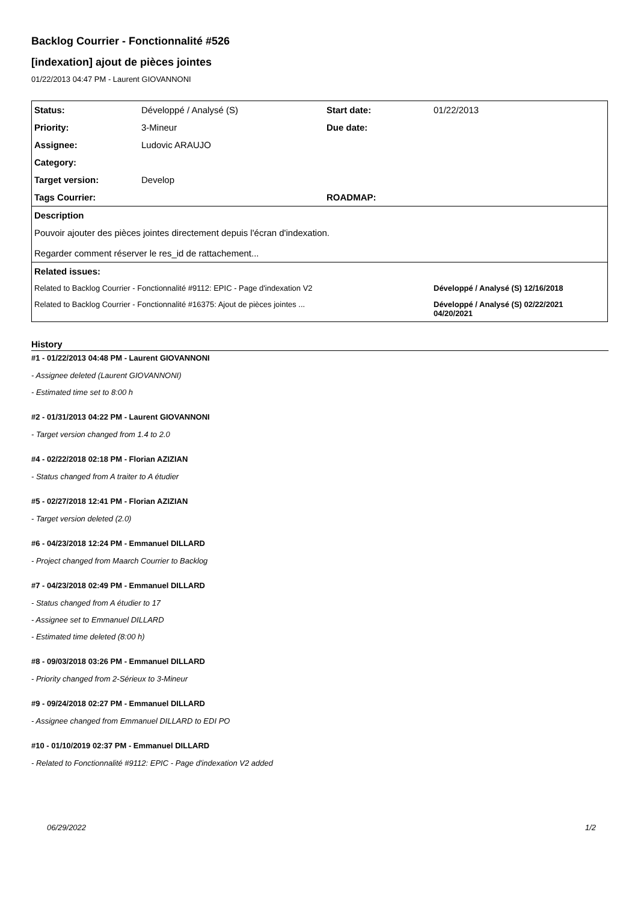Backlog Courrier - Fonctionnalité #526
[indexation] ajout de pièces jointes
01/22/2013 04:47 PM - Laurent GIOVANNONI
| Status: | Développé / Analysé (S) | Start date: | 01/22/2013 |
| Priority: | 3-Mineur | Due date: | |
| Assignee: | Ludovic ARAUJO | | |
| Category: | | | |
| Target version: | Develop | | |
| Tags Courrier: | | ROADMAP: | |
| Description | | | |
| Pouvoir ajouter des pièces jointes directement depuis l'écran d'indexation. Regarder comment réserver le res_id de rattachement... | | | |
| Related issues: | | | |
| Related to Backlog Courrier - Fonctionnalité #9112: EPIC - Page d'indexation V2 | | | Développé / Analysé (S) 12/16/2018 |
| Related to Backlog Courrier - Fonctionnalité #16375: Ajout de pièces jointes ... | | | Développé / Analysé (S) 02/22/2021 04/20/2021 |
History
#1 - 01/22/2013 04:48 PM - Laurent GIOVANNONI
- Assignee deleted (Laurent GIOVANNONI)
- Estimated time set to 8:00 h
#2 - 01/31/2013 04:22 PM - Laurent GIOVANNONI
- Target version changed from 1.4 to 2.0
#4 - 02/22/2018 02:18 PM - Florian AZIZIAN
- Status changed from A traiter to A étudier
#5 - 02/27/2018 12:41 PM - Florian AZIZIAN
- Target version deleted (2.0)
#6 - 04/23/2018 12:24 PM - Emmanuel DILLARD
- Project changed from Maarch Courrier to Backlog
#7 - 04/23/2018 02:49 PM - Emmanuel DILLARD
- Status changed from A étudier to 17
- Assignee set to Emmanuel DILLARD
- Estimated time deleted (8:00 h)
#8 - 09/03/2018 03:26 PM - Emmanuel DILLARD
- Priority changed from 2-Sérieux to 3-Mineur
#9 - 09/24/2018 02:27 PM - Emmanuel DILLARD
- Assignee changed from Emmanuel DILLARD to EDI PO
#10 - 01/10/2019 02:37 PM - Emmanuel DILLARD
- Related to Fonctionnalité #9112: EPIC - Page d'indexation V2 added
06/29/2022 1/2